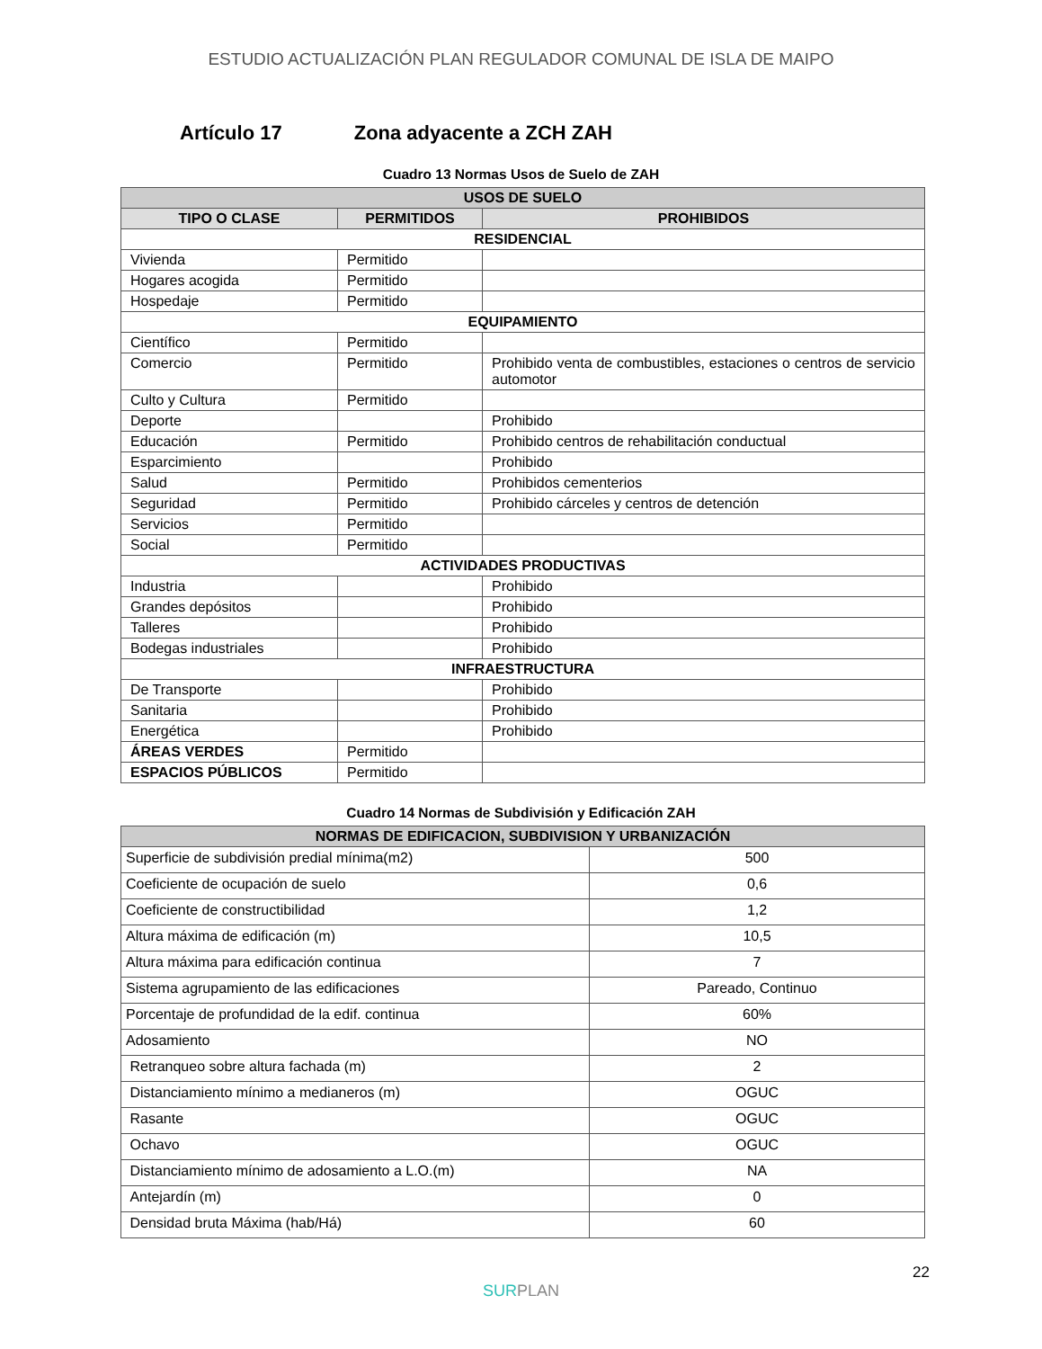ESTUDIO ACTUALIZACIÓN PLAN REGULADOR COMUNAL DE ISLA DE MAIPO
Artículo 17 Zona adyacente a ZCH ZAH
Cuadro 13 Normas Usos de Suelo de ZAH
| USOS DE SUELO | | |
| --- | --- | --- |
| TIPO O CLASE | PERMITIDOS | PROHIBIDOS |
| RESIDENCIAL | | |
| Vivienda | Permitido | |
| Hogares acogida | Permitido | |
| Hospedaje | Permitido | |
| EQUIPAMIENTO | | |
| Científico | Permitido | |
| Comercio | Permitido | Prohibido venta de combustibles, estaciones o centros de servicio automotor |
| Culto y Cultura | Permitido | |
| Deporte | | Prohibido |
| Educación | Permitido | Prohibido centros de rehabilitación conductual |
| Esparcimiento | | Prohibido |
| Salud | Permitido | Prohibidos cementerios |
| Seguridad | Permitido | Prohibido cárceles y centros de detención |
| Servicios | Permitido | |
| Social | Permitido | |
| ACTIVIDADES PRODUCTIVAS | | |
| Industria | | Prohibido |
| Grandes depósitos | | Prohibido |
| Talleres | | Prohibido |
| Bodegas industriales | | Prohibido |
| INFRAESTRUCTURA | | |
| De Transporte | | Prohibido |
| Sanitaria | | Prohibido |
| Energética | | Prohibido |
| ÁREAS VERDES | Permitido | |
| ESPACIOS PÚBLICOS | Permitido | |
Cuadro 14 Normas de Subdivisión y Edificación ZAH
| NORMAS DE EDIFICACION, SUBDIVISION Y URBANIZACIÓN | |
| --- | --- |
| Superficie de subdivisión predial mínima(m2) | 500 |
| Coeficiente de ocupación de suelo | 0,6 |
| Coeficiente de constructibilidad | 1,2 |
| Altura máxima de edificación (m) | 10,5 |
| Altura máxima para edificación continua | 7 |
| Sistema agrupamiento de las edificaciones | Pareado, Continuo |
| Porcentaje de profundidad de la edif. continua | 60% |
| Adosamiento | NO |
| Retranqueo sobre altura fachada (m) | 2 |
| Distanciamiento mínimo a medianeros (m) | OGUC |
| Rasante | OGUC |
| Ochavo | OGUC |
| Distanciamiento mínimo de adosamiento a L.O.(m) | NA |
| Antejardín (m) | 0 |
| Densidad bruta Máxima (hab/Há) | 60 |
22
SURPLAN